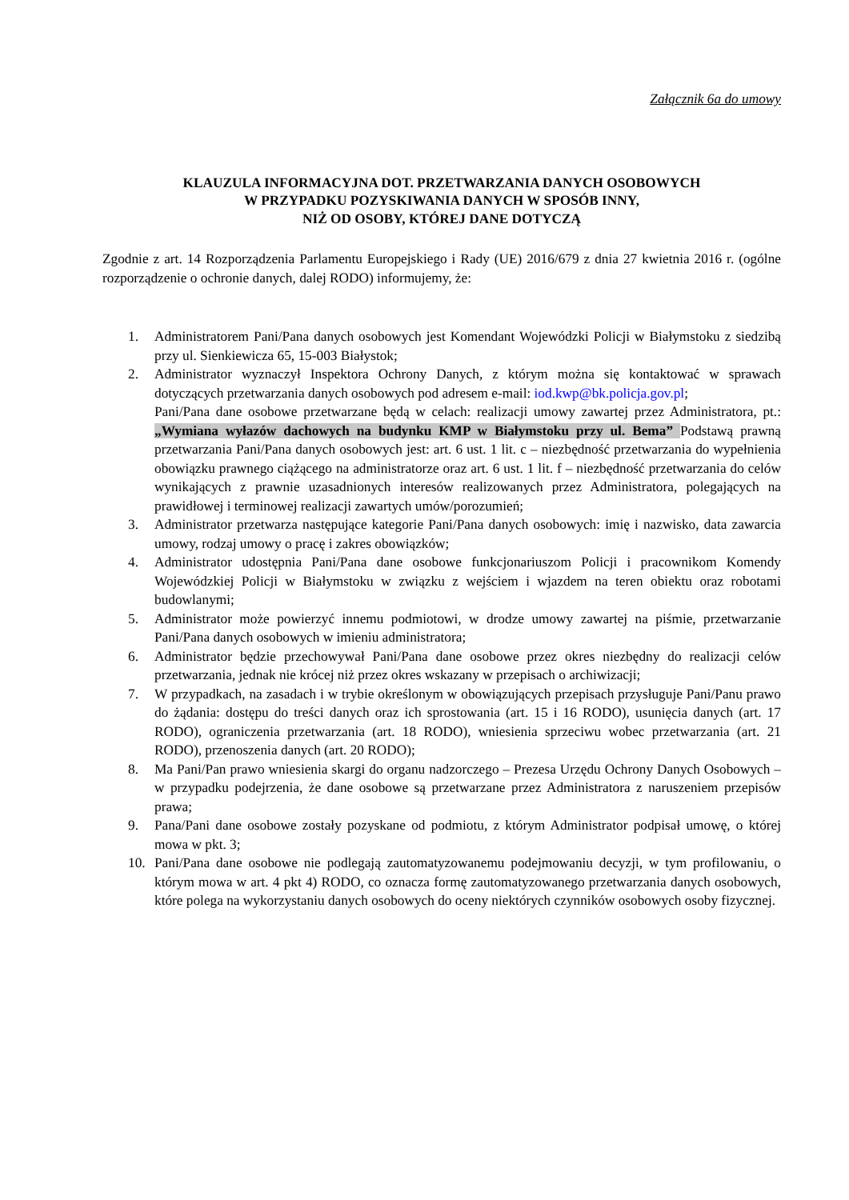Załącznik 6a do umowy
KLAUZULA INFORMACYJNA DOT. PRZETWARZANIA DANYCH OSOBOWYCH
W PRZYPADKU POZYSKIWANIA DANYCH W SPOSÓB INNY,
NIŻ OD OSOBY, KTÓREJ DANE DOTYCZĄ
Zgodnie z art. 14 Rozporządzenia Parlamentu Europejskiego i Rady (UE) 2016/679 z dnia 27 kwietnia 2016 r. (ogólne rozporządzenie o ochronie danych, dalej RODO) informujemy, że:
1. Administratorem Pani/Pana danych osobowych jest Komendant Wojewódzki Policji w Białymstoku z siedzibą przy ul. Sienkiewicza 65, 15-003 Białystok;
2. Administrator wyznaczył Inspektora Ochrony Danych, z którym można się kontaktować w sprawach dotyczących przetwarzania danych osobowych pod adresem e-mail: iod.kwp@bk.policja.gov.pl;
Pani/Pana dane osobowe przetwarzane będą w celach: realizacji umowy zawartej przez Administratora, pt.: „Wymiana wyłazów dachowych na budynku KMP w Białymstoku przy ul. Bema” Podstawą prawną przetwarzania Pani/Pana danych osobowych jest: art. 6 ust. 1 lit. c – niezbędność przetwarzania do wypełnienia obowiązku prawnego ciążącego na administratorze oraz art. 6 ust. 1 lit. f – niezbędność przetwarzania do celów wynikających z prawnie uzasadnionych interesów realizowanych przez Administratora, polegających na prawidłowej i terminowej realizacji zawartych umów/porozumień;
3. Administrator przetwarza następujące kategorie Pani/Pana danych osobowych: imię i nazwisko, data zawarcia umowy, rodzaj umowy o pracę i zakres obowiązków;
4. Administrator udostępnia Pani/Pana dane osobowe funkcjonariuszom Policji i pracownikom Komendy Wojewódzkiej Policji w Białymstoku w związku z wejściem i wjazdem na teren obiektu oraz robotami budowlanymi;
5. Administrator może powierzyć innemu podmiotowi, w drodze umowy zawartej na piśmie, przetwarzanie Pani/Pana danych osobowych w imieniu administratora;
6. Administrator będzie przechowywał Pani/Pana dane osobowe przez okres niezbędny do realizacji celów przetwarzania, jednak nie krócej niż przez okres wskazany w przepisach o archiwizacji;
7. W przypadkach, na zasadach i w trybie określonym w obowiązujących przepisach przysługuje Pani/Panu prawo do żądania: dostępu do treści danych oraz ich sprostowania (art. 15 i 16 RODO), usunięcia danych (art. 17 RODO), ograniczenia przetwarzania (art. 18 RODO), wniesienia sprzeciwu wobec przetwarzania (art. 21 RODO), przenoszenia danych (art. 20 RODO);
8. Ma Pani/Pan prawo wniesienia skargi do organu nadzorczego – Prezesa Urzędu Ochrony Danych Osobowych – w przypadku podejrzenia, że dane osobowe są przetwarzane przez Administratora z naruszeniem przepisów prawa;
9. Pana/Pani dane osobowe zostały pozyskane od podmiotu, z którym Administrator podpisał umowę, o której mowa w pkt. 3;
10. Pani/Pana dane osobowe nie podlegają zautomatyzowanemu podejmowaniu decyzji, w tym profilowaniu, o którym mowa w art. 4 pkt 4) RODO, co oznacza formę zautomatyzowanego przetwarzania danych osobowych, które polega na wykorzystaniu danych osobowych do oceny niektórych czynników osobowych osoby fizycznej.